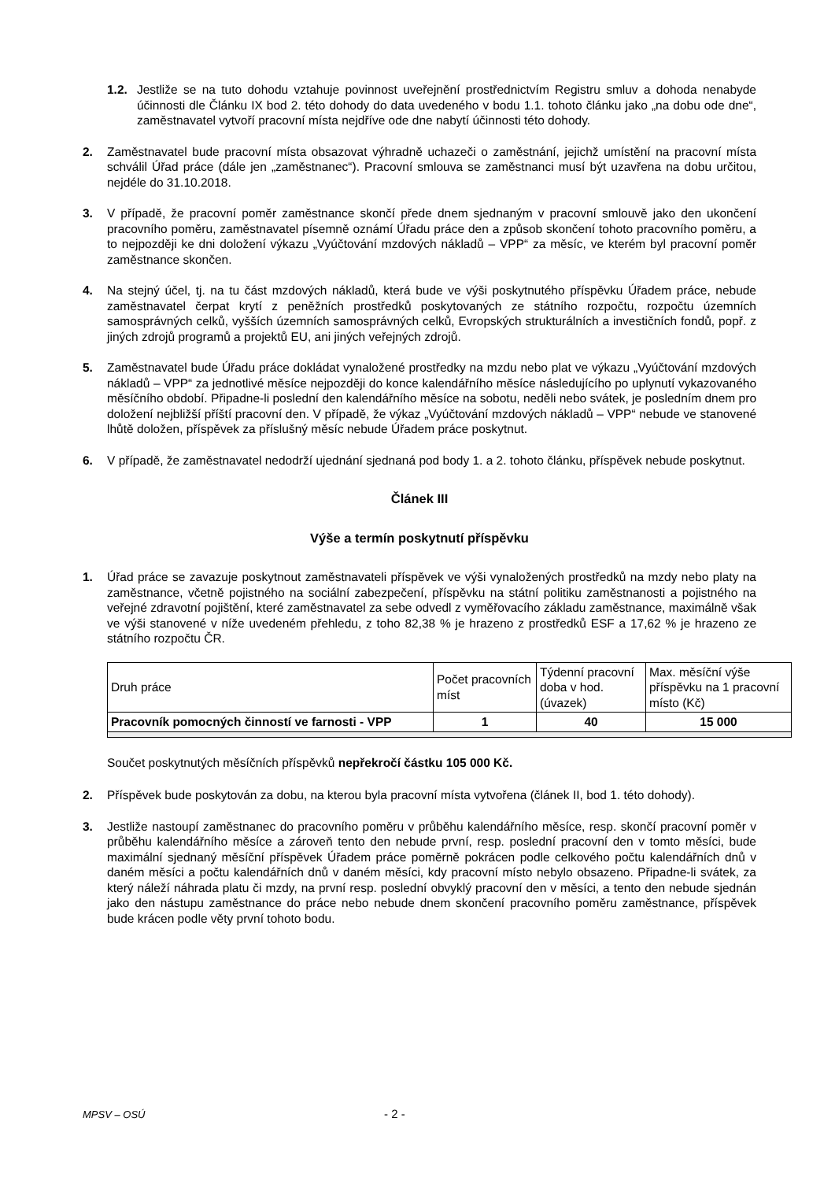1.2. Jestliže se na tuto dohodu vztahuje povinnost uveřejnění prostřednictvím Registru smluv a dohoda nenabyde účinnosti dle Článku IX bod 2. této dohody do data uvedeného v bodu 1.1. tohoto článku jako „na dobu ode dne“, zaměstnavatel vytvoří pracovní místa nejdříve ode dne nabytí účinnosti této dohody.
2. Zaměstnavatel bude pracovní místa obsazovat výhradně uchazeči o zaměstnání, jejichž umístění na pracovní místa schválil Úřad práce (dále jen „zaměstnanec“). Pracovní smlouva se zaměstnanci musí být uzavřena na dobu určitou, nejdéle do 31.10.2018.
3. V případě, že pracovní poměr zaměstnance skončí přede dnem sjednaným v pracovní smlouvě jako den ukončení pracovního poměru, zaměstnavatel písemně oznámí Úřadu práce den a způsob skončení tohoto pracovního poměru, a to nejpozději ke dni doložení výkazu „Vyúčtování mzdových nákladů – VPP“ za měsíc, ve kterém byl pracovní poměr zaměstnance skončen.
4. Na stejný účel, tj. na tu část mzdových nákladů, která bude ve výši poskytnutého příspěvku Úřadem práce, nebude zaměstnavatel čerpat krytí z peněžních prostředků poskytovaných ze státního rozpočtu, rozpočtu územních samosprávných celků, vyšších územních samosprávných celků, Evropských strukturálních a investičních fondů, popř. z jiných zdrojů programů a projektů EU, ani jiných veřejných zdrojů.
5. Zaměstnavatel bude Úřadu práce dokládat vynaložené prostředky na mzdu nebo plat ve výkazu „Vyúčtování mzdových nákladů – VPP“ za jednotlivé měsíce nejpozději do konce kalendářního měsíce následujícího po uplynutí vykazovaného měsíčního období. Připadne-li poslední den kalendářního měsíce na sobotu, neděli nebo svátek, je posledním dnem pro doložení nejbližší příští pracovní den. V případě, že výkaz „Vyúčtování mzdových nákladů – VPP“ nebude ve stanovené lhůtě doložen, příspěvek za příslušný měsíc nebude Úřadem práce poskytnut.
6. V případě, že zaměstnavatel nedodrží ujednání sjednaná pod body 1. a 2. tohoto článku, příspěvek nebude poskytnut.
Článek III
Výše a termín poskytnutí příspěvku
1. Úřad práce se zavazuje poskytnout zaměstnavateli příspěvek ve výši vynaložených prostředků na mzdy nebo platy na zaměstnance, včetně pojistného na sociální zabezpečení, příspěvku na státní politiku zaměstnanosti a pojistného na veřejné zdravotní pojištění, které zaměstnavatel za sebe odvedl z vyměřovacího základu zaměstnance, maximálně však ve výši stanovené v níže uvedeném přehledu, z toho 82,38 % je hrazeno z prostředků ESF a 17,62 % je hrazeno ze státního rozpočtu ČR.
| Druh práce | Počet pracovních míst | Týdenní pracovní doba v hod. (úvazek) | Max. měsíční výše příspěvku na 1 pracovní místo (Kč) |
| Pracovník pomocných činností ve farnosti - VPP | 1 | 40 | 15 000 |
Součet poskytnutých měsíčních příspěvků nepřekročí částku 105 000 Kč.
2. Příspěvek bude poskytován za dobu, na kterou byla pracovní místa vytvořena (článek II, bod 1. této dohody).
3. Jestliže nastoupí zaměstnanec do pracovního poměru v průběhu kalendářního měsíce, resp. skončí pracovní poměr v průběhu kalendářního měsíce a zároveň tento den nebude první, resp. poslední pracovní den v tomto měsíci, bude maximální sjednaný měsíční příspěvek Úřadem práce poměrně pokrácen podle celkového počtu kalendářních dnů v daném měsíci a počtu kalendářních dnů v daném měsíci, kdy pracovní místo nebylo obsazeno. Připadne-li svátek, za který náleží náhrada platu či mzdy, na první resp. poslední obvyklý pracovní den v měsíci, a tento den nebude sjednán jako den nástupu zaměstnance do práce nebo nebude dnem skončení pracovního poměru zaměstnance, příspěvek bude krácen podle věty první tohoto bodu.
MPSV – OSÚ - 2 -